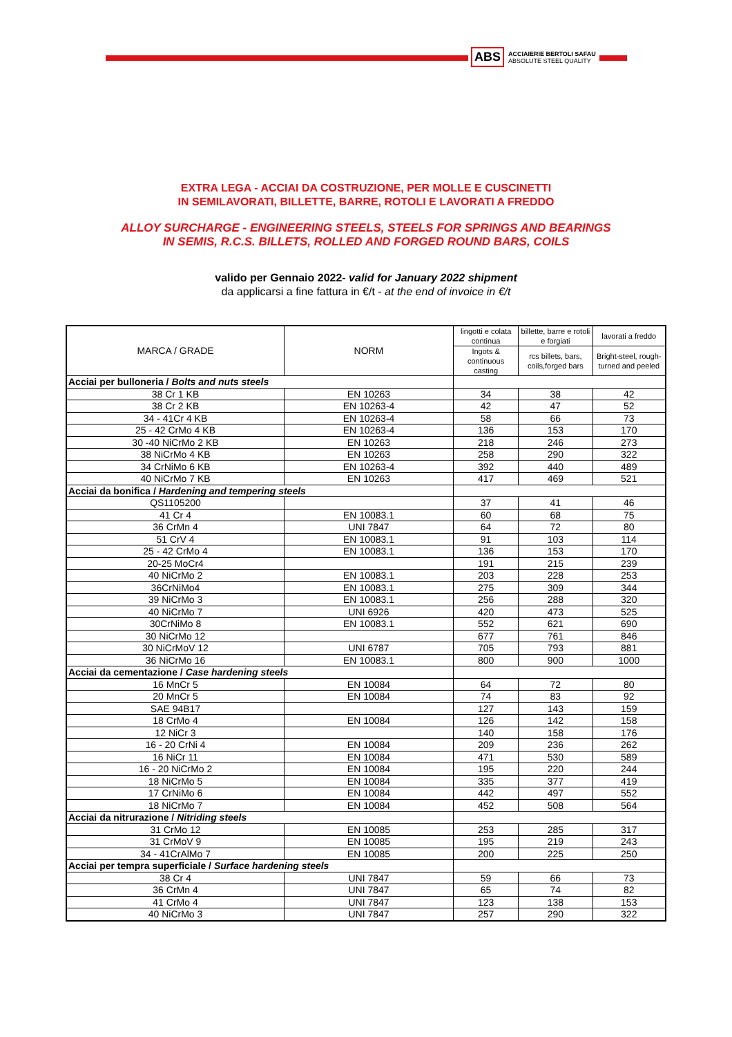ABS ACCIAIERIE BERTOLI SAFAU
ABSOLUTE STEEL QUALITY
EXTRA LEGA - ACCIAI DA COSTRUZIONE, PER MOLLE E CUSCINETTI
IN SEMILAVORATI, BILLETTE, BARRE, ROTOLI E LAVORATI A FREDDO
ALLOY SURCHARGE - ENGINEERING STEELS, STEELS FOR SPRINGS AND BEARINGS
IN SEMIS, R.C.S. BILLETS, ROLLED AND FORGED ROUND BARS, COILS
valido per Gennaio 2022- valid for January 2022 shipment
da applicarsi a fine fattura in €/t - at the end of invoice in €/t
| MARCA / GRADE | NORM | lingotti e colata continua | billette, barre e rotoli e forgiati | lavorati a freddo |
| --- | --- | --- | --- | --- |
| | | Ingots & continuous casting | rcs billets, bars, coils,forged bars | Bright-steel, rough-turned and peeled |
| Acciai per bulloneria / Bolts and nuts steels | | | | |
| 38 Cr 1 KB | EN 10263 | 34 | 38 | 42 |
| 38 Cr 2 KB | EN 10263-4 | 42 | 47 | 52 |
| 34 - 41Cr 4 KB | EN 10263-4 | 58 | 66 | 73 |
| 25 - 42 CrMo 4 KB | EN 10263-4 | 136 | 153 | 170 |
| 30 -40 NiCrMo 2 KB | EN 10263 | 218 | 246 | 273 |
| 38 NiCrMo 4 KB | EN 10263 | 258 | 290 | 322 |
| 34 CrNiMo 6 KB | EN 10263-4 | 392 | 440 | 489 |
| 40 NiCrMo 7 KB | EN 10263 | 417 | 469 | 521 |
| Acciai da bonifica / Hardening and tempering steels | | | | |
| QS1105200 | | 37 | 41 | 46 |
| 41 Cr 4 | EN 10083.1 | 60 | 68 | 75 |
| 36 CrMn 4 | UNI 7847 | 64 | 72 | 80 |
| 51 CrV 4 | EN 10083.1 | 91 | 103 | 114 |
| 25 - 42 CrMo 4 | EN 10083.1 | 136 | 153 | 170 |
| 20-25 MoCr4 | | 191 | 215 | 239 |
| 40 NiCrMo 2 | EN 10083.1 | 203 | 228 | 253 |
| 36CrNiMo4 | EN 10083.1 | 275 | 309 | 344 |
| 39 NiCrMo 3 | EN 10083.1 | 256 | 288 | 320 |
| 40 NiCrMo 7 | UNI 6926 | 420 | 473 | 525 |
| 30CrNiMo 8 | EN 10083.1 | 552 | 621 | 690 |
| 30 NiCrMo 12 | | 677 | 761 | 846 |
| 30 NiCrMoV 12 | UNI 6787 | 705 | 793 | 881 |
| 36 NiCrMo 16 | EN 10083.1 | 800 | 900 | 1000 |
| Acciai da cementazione / Case hardening steels | | | | |
| 16 MnCr 5 | EN 10084 | 64 | 72 | 80 |
| 20 MnCr 5 | EN 10084 | 74 | 83 | 92 |
| SAE 94B17 | | 127 | 143 | 159 |
| 18 CrMo 4 | EN 10084 | 126 | 142 | 158 |
| 12 NiCr 3 | | 140 | 158 | 176 |
| 16 - 20 CrNi 4 | EN 10084 | 209 | 236 | 262 |
| 16 NiCr 11 | EN 10084 | 471 | 530 | 589 |
| 16 - 20 NiCrMo 2 | EN 10084 | 195 | 220 | 244 |
| 18 NiCrMo 5 | EN 10084 | 335 | 377 | 419 |
| 17 CrNiMo 6 | EN 10084 | 442 | 497 | 552 |
| 18 NiCrMo 7 | EN 10084 | 452 | 508 | 564 |
| Acciai da nitrurazione / Nitriding steels | | | | |
| 31 CrMo 12 | EN 10085 | 253 | 285 | 317 |
| 31 CrMoV 9 | EN 10085 | 195 | 219 | 243 |
| 34 - 41CrAlMo 7 | EN 10085 | 200 | 225 | 250 |
| Acciai per tempra superficiale / Surface hardening steels | | | | |
| 38 Cr 4 | UNI 7847 | 59 | 66 | 73 |
| 36 CrMn 4 | UNI 7847 | 65 | 74 | 82 |
| 41 CrMo 4 | UNI 7847 | 123 | 138 | 153 |
| 40 NiCrMo 3 | UNI 7847 | 257 | 290 | 322 |